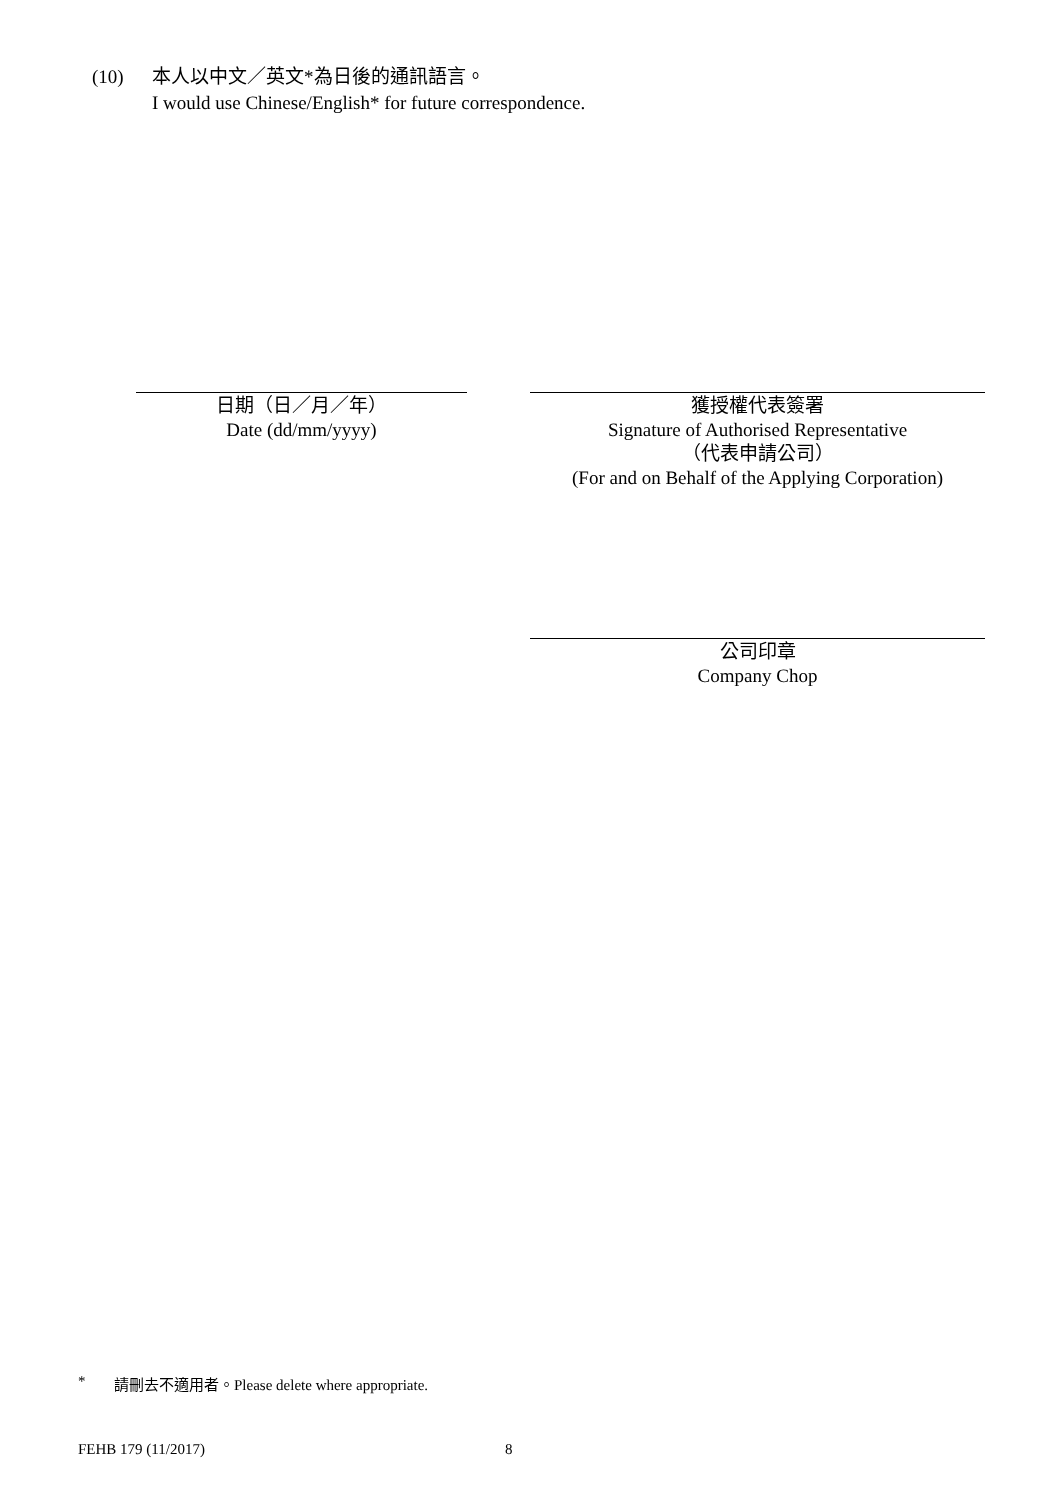(10) 本人以中文／英文*為日後的通訊語言。
I would use Chinese/English* for future correspondence.
日期（日／月／年）
Date (dd/mm/yyyy)
獲授權代表簽署
Signature of Authorised Representative
（代表申請公司）
(For and on Behalf of the Applying Corporation)
公司印章
Company Chop
* 請刪去不適用者。Please delete where appropriate.
FEHB 179 (11/2017) 8